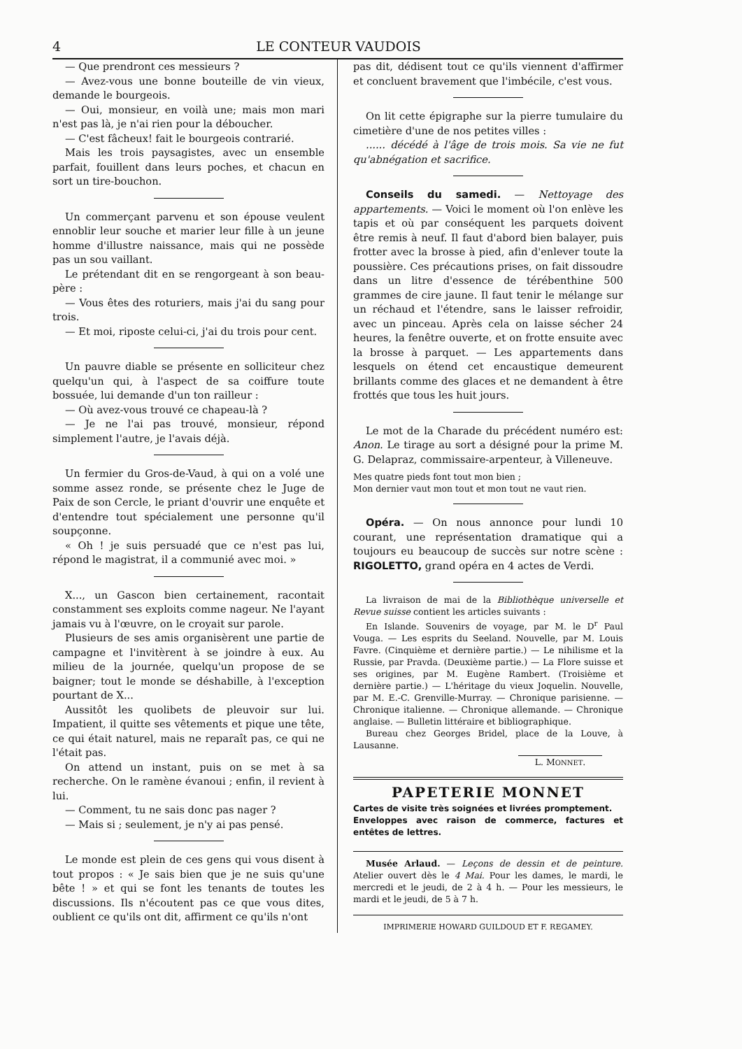4 LE CONTEUR VAUDOIS
— Que prendront ces messieurs ?
— Avez-vous une bonne bouteille de vin vieux, demande le bourgeois.
— Oui, monsieur, en voilà une; mais mon mari n'est pas là, je n'ai rien pour la déboucher.
— C'est fâcheux! fait le bourgeois contrarié.
Mais les trois paysagistes, avec un ensemble parfait, fouillent dans leurs poches, et chacun en sort un tire-bouchon.
Un commerçant parvenu et son épouse veulent ennoblir leur souche et marier leur fille à un jeune homme d'illustre naissance, mais qui ne possède pas un sou vaillant.
Le prétendant dit en se rengorgeant à son beau-père :
— Vous êtes des roturiers, mais j'ai du sang pour trois.
— Et moi, riposte celui-ci, j'ai du trois pour cent.
Un pauvre diable se présente en solliciteur chez quelqu'un qui, à l'aspect de sa coiffure toute bossuée, lui demande d'un ton railleur :
— Où avez-vous trouvé ce chapeau-là ?
— Je ne l'ai pas trouvé, monsieur, répond simplement l'autre, je l'avais déjà.
Un fermier du Gros-de-Vaud, à qui on a volé une somme assez ronde, se présente chez le Juge de Paix de son Cercle, le priant d'ouvrir une enquête et d'entendre tout spécialement une personne qu'il soupçonne.
« Oh ! je suis persuadé que ce n'est pas lui, répond le magistrat, il a communié avec moi. »
X..., un Gascon bien certainement, racontait constamment ses exploits comme nageur. Ne l'ayant jamais vu à l'œuvre, on le croyait sur parole.
Plusieurs de ses amis organisèrent une partie de campagne et l'invitèrent à se joindre à eux. Au milieu de la journée, quelqu'un propose de se baigner; tout le monde se déshabille, à l'exception pourtant de X...
Aussitôt les quolibets de pleuvoir sur lui. Impatient, il quitte ses vêtements et pique une tête, ce qui était naturel, mais ne reparaît pas, ce qui ne l'était pas.
On attend un instant, puis on se met à sa recherche. On le ramène évanoui ; enfin, il revient à lui.
— Comment, tu ne sais donc pas nager ?
— Mais si ; seulement, je n'y ai pas pensé.
Le monde est plein de ces gens qui vous disent à tout propos : « Je sais bien que je ne suis qu'une bête ! » et qui se font les tenants de toutes les discussions. Ils n'écoutent pas ce que vous dites, oublient ce qu'ils ont dit, affirment ce qu'ils n'ont
pas dit, dédisent tout ce qu'ils viennent d'affirmer et concluent bravement que l'imbécile, c'est vous.
On lit cette épigraphe sur la pierre tumulaire du cimetière d'une de nos petites villes :
...... décédé à l'âge de trois mois. Sa vie ne fut qu'abnégation et sacrifice.
Conseils du samedi. — Nettoyage des appartements. — Voici le moment où l'on enlève les tapis et où par conséquent les parquets doivent être remis à neuf. Il faut d'abord bien balayer, puis frotter avec la brosse à pied, afin d'enlever toute la poussière. Ces précautions prises, on fait dissoudre dans un litre d'essence de térébenthine 500 grammes de cire jaune. Il faut tenir le mélange sur un réchaud et l'étendre, sans le laisser refroidir, avec un pinceau. Après cela on laisse sécher 24 heures, la fenêtre ouverte, et on frotte ensuite avec la brosse à parquet. — Les appartements dans lesquels on étend cet encaustique demeurent brillants comme des glaces et ne demandent à être frottés que tous les huit jours.
Le mot de la Charade du précédent numéro est: Anon. Le tirage au sort a désigné pour la prime M. G. Delapraz, commissaire-arpenteur, à Villeneuve.
Mes quatre pieds font tout mon bien ;
Mon dernier vaut mon tout et mon tout ne vaut rien.
Opéra. — On nous annonce pour lundi 10 courant, une représentation dramatique qui a toujours eu beaucoup de succès sur notre scène : RIGOLETTO, grand opéra en 4 actes de Verdi.
La livraison de mai de la Bibliothèque universelle et Revue suisse contient les articles suivants :
En Islande. Souvenirs de voyage, par M. le D<sup>r</sup> Paul Vouga. — Les esprits du Seeland. Nouvelle, par M. Louis Favre. (Cinquième et dernière partie.) — Le nihilisme et la Russie, par Pravda. (Deuxième partie.) — La Flore suisse et ses origines, par M. Eugène Rambert. (Troisième et dernière partie.) — L'héritage du vieux Joquelin. Nouvelle, par M. E.-C. Grenville-Murray. — Chronique parisienne. — Chronique italienne. — Chronique allemande. — Chronique anglaise. — Bulletin littéraire et bibliographique.
Bureau chez Georges Bridel, place de la Louve, à Lausanne.
L. MONNET.
PAPETERIE MONNET
Cartes de visite très soignées et livrées promptement.
Enveloppes avec raison de commerce, factures et entêtes de lettres.
Musée Arlaud. — Leçons de dessin et de peinture. Atelier ouvert dès le 4 Mai. Pour les dames, le mardi, le mercredi et le jeudi, de 2 à 4 h. — Pour les messieurs, le mardi et le jeudi, de 5 à 7 h.
IMPRIMERIE HOWARD GUILDOUD ET F. REGAMEY.